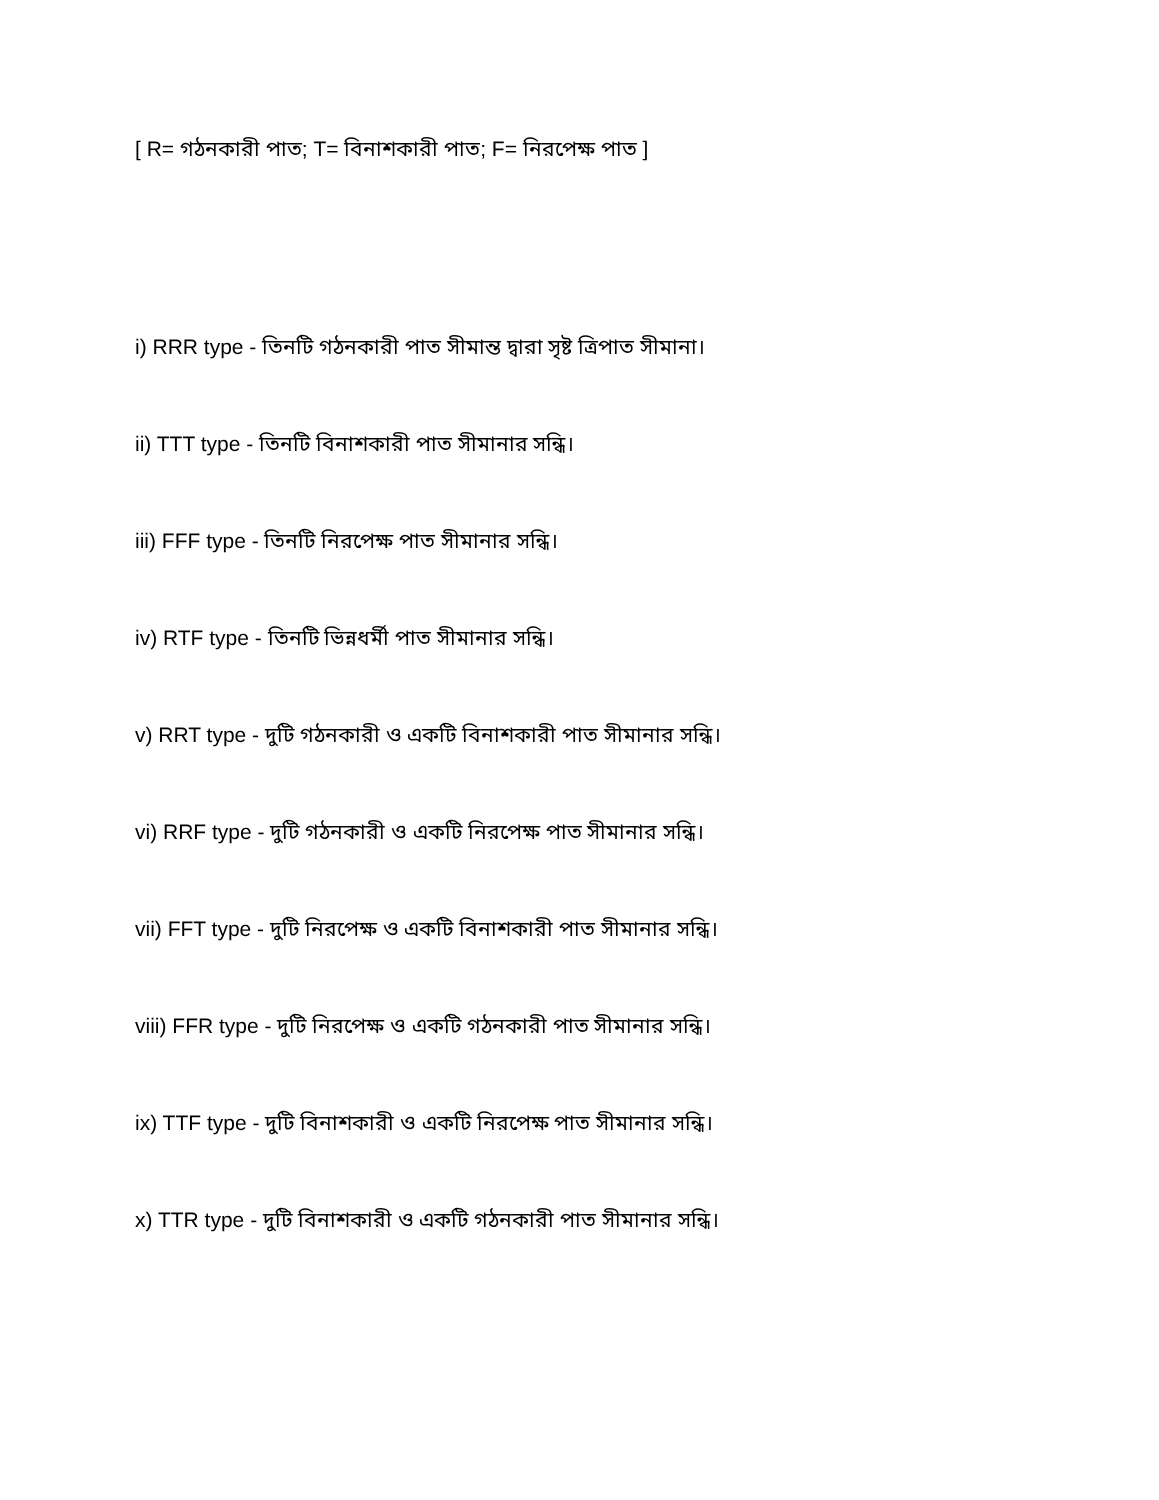[ R= গঠনকারী পাত; T= বিনাশকারী পাত; F= নিরপেক্ষ পাত ]
i) RRR type - তিনটি গঠনকারী পাত সীমান্ত দ্বারা সৃষ্ট ত্রিপাত সীমানা।
ii) TTT type - তিনটি বিনাশকারী পাত সীমানার সন্ধি।
iii) FFF type - তিনটি নিরপেক্ষ পাত সীমানার সন্ধি।
iv) RTF type - তিনটি ভিন্নধর্মী পাত সীমানার সন্ধি।
v) RRT type - দুটি গঠনকারী ও একটি বিনাশকারী পাত সীমানার সন্ধি।
vi) RRF type - দুটি গঠনকারী ও একটি নিরপেক্ষ পাত সীমানার সন্ধি।
vii) FFT type - দুটি নিরপেক্ষ ও একটি বিনাশকারী পাত সীমানার সন্ধি।
viii) FFR type - দুটি নিরপেক্ষ ও একটি গঠনকারী পাত সীমানার সন্ধি।
ix) TTF type - দুটি বিনাশকারী ও একটি নিরপেক্ষ পাত সীমানার সন্ধি।
x) TTR type - দুটি বিনাশকারী ও একটি গঠনকারী পাত সীমানার সন্ধি।